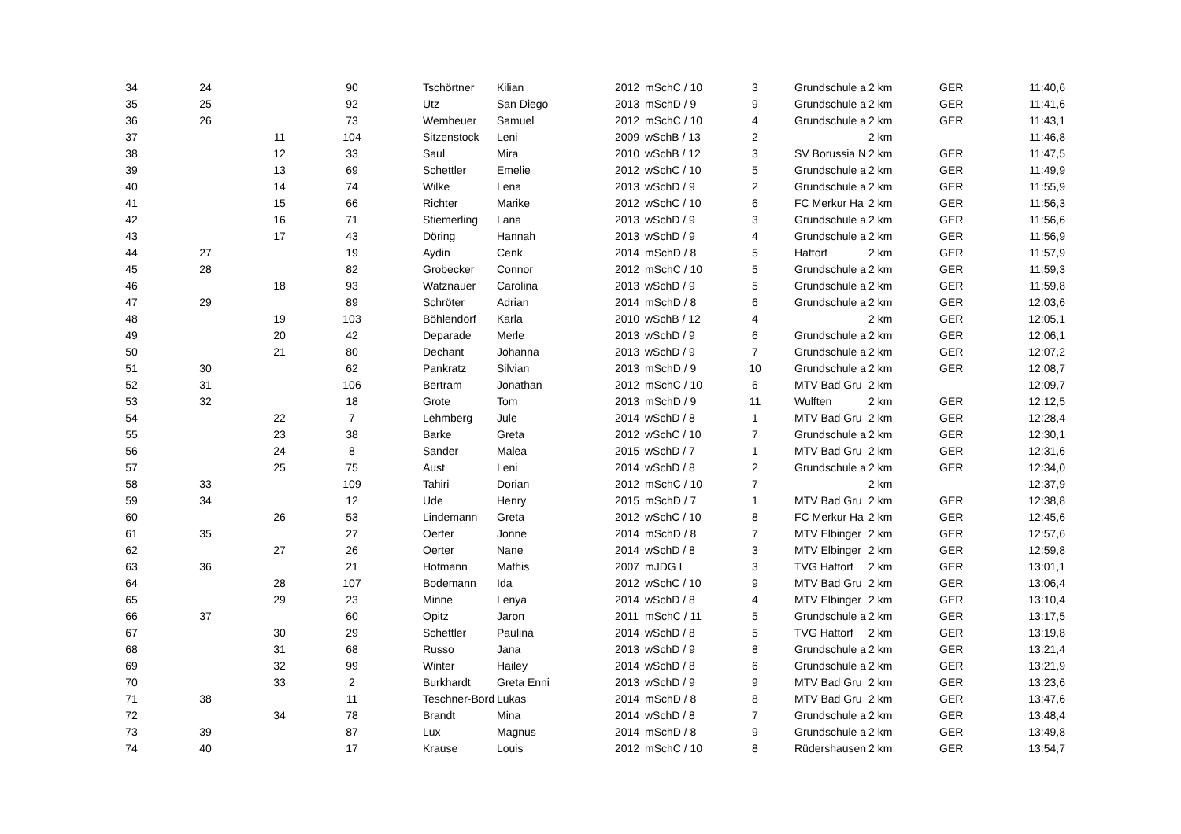| 34 | 24 | | 90 | Tschörtner | Kilian | 2012 | mSchC / 10 | 3 | Grundschule a | 2 km | GER | 11:40,6 |
| 35 | 25 | | 92 | Utz | San Diego | 2013 | mSchD / 9 | 9 | Grundschule a | 2 km | GER | 11:41,6 |
| 36 | 26 | | 73 | Wemheuer | Samuel | 2012 | mSchC / 10 | 4 | Grundschule a | 2 km | GER | 11:43,1 |
| 37 | | 11 | 104 | Sitzenstock | Leni | 2009 | wSchB / 13 | 2 | | 2 km | | 11:46,8 |
| 38 | | 12 | 33 | Saul | Mira | 2010 | wSchB / 12 | 3 | SV Borussia N | 2 km | GER | 11:47,5 |
| 39 | | 13 | 69 | Schettler | Emelie | 2012 | wSchC / 10 | 5 | Grundschule a | 2 km | GER | 11:49,9 |
| 40 | | 14 | 74 | Wilke | Lena | 2013 | wSchD / 9 | 2 | Grundschule a | 2 km | GER | 11:55,9 |
| 41 | | 15 | 66 | Richter | Marike | 2012 | wSchC / 10 | 6 | FC Merkur Ha | 2 km | GER | 11:56,3 |
| 42 | | 16 | 71 | Stiemerling | Lana | 2013 | wSchD / 9 | 3 | Grundschule a | 2 km | GER | 11:56,6 |
| 43 | | 17 | 43 | Döring | Hannah | 2013 | wSchD / 9 | 4 | Grundschule a | 2 km | GER | 11:56,9 |
| 44 | 27 | | 19 | Aydin | Cenk | 2014 | mSchD / 8 | 5 | Hattorf | 2 km | GER | 11:57,9 |
| 45 | 28 | | 82 | Grobecker | Connor | 2012 | mSchC / 10 | 5 | Grundschule a | 2 km | GER | 11:59,3 |
| 46 | | 18 | 93 | Watznauer | Carolina | 2013 | wSchD / 9 | 5 | Grundschule a | 2 km | GER | 11:59,8 |
| 47 | 29 | | 89 | Schröter | Adrian | 2014 | mSchD / 8 | 6 | Grundschule a | 2 km | GER | 12:03,6 |
| 48 | | 19 | 103 | Böhlendorf | Karla | 2010 | wSchB / 12 | 4 | | 2 km | GER | 12:05,1 |
| 49 | | 20 | 42 | Deparade | Merle | 2013 | wSchD / 9 | 6 | Grundschule a | 2 km | GER | 12:06,1 |
| 50 | | 21 | 80 | Dechant | Johanna | 2013 | wSchD / 9 | 7 | Grundschule a | 2 km | GER | 12:07,2 |
| 51 | 30 | | 62 | Pankratz | Silvian | 2013 | mSchD / 9 | 10 | Grundschule a | 2 km | GER | 12:08,7 |
| 52 | 31 | | 106 | Bertram | Jonathan | 2012 | mSchC / 10 | 6 | MTV Bad Gru | 2 km | | 12:09,7 |
| 53 | 32 | | 18 | Grote | Tom | 2013 | mSchD / 9 | 11 | Wulften | 2 km | GER | 12:12,5 |
| 54 | | 22 | 7 | Lehmberg | Jule | 2014 | wSchD / 8 | 1 | MTV Bad Gru | 2 km | GER | 12:28,4 |
| 55 | | 23 | 38 | Barke | Greta | 2012 | wSchC / 10 | 7 | Grundschule a | 2 km | GER | 12:30,1 |
| 56 | | 24 | 8 | Sander | Malea | 2015 | wSchD / 7 | 1 | MTV Bad Gru | 2 km | GER | 12:31,6 |
| 57 | | 25 | 75 | Aust | Leni | 2014 | wSchD / 8 | 2 | Grundschule a | 2 km | GER | 12:34,0 |
| 58 | 33 | | 109 | Tahiri | Dorian | 2012 | mSchC / 10 | 7 | | 2 km | | 12:37,9 |
| 59 | 34 | | 12 | Ude | Henry | 2015 | mSchD / 7 | 1 | MTV Bad Gru | 2 km | GER | 12:38,8 |
| 60 | | 26 | 53 | Lindemann | Greta | 2012 | wSchC / 10 | 8 | FC Merkur Ha | 2 km | GER | 12:45,6 |
| 61 | 35 | | 27 | Oerter | Jonne | 2014 | mSchD / 8 | 7 | MTV Elbinger | 2 km | GER | 12:57,6 |
| 62 | | 27 | 26 | Oerter | Nane | 2014 | wSchD / 8 | 3 | MTV Elbinger | 2 km | GER | 12:59,8 |
| 63 | 36 | | 21 | Hofmann | Mathis | 2007 | mJDG I | 3 | TVG Hattorf | 2 km | GER | 13:01,1 |
| 64 | | 28 | 107 | Bodemann | Ida | 2012 | wSchC / 10 | 9 | MTV Bad Gru | 2 km | GER | 13:06,4 |
| 65 | | 29 | 23 | Minne | Lenya | 2014 | wSchD / 8 | 4 | MTV Elbinger | 2 km | GER | 13:10,4 |
| 66 | 37 | | 60 | Opitz | Jaron | 2011 | mSchC / 11 | 5 | Grundschule a | 2 km | GER | 13:17,5 |
| 67 | | 30 | 29 | Schettler | Paulina | 2014 | wSchD / 8 | 5 | TVG Hattorf | 2 km | GER | 13:19,8 |
| 68 | | 31 | 68 | Russo | Jana | 2013 | wSchD / 9 | 8 | Grundschule a | 2 km | GER | 13:21,4 |
| 69 | | 32 | 99 | Winter | Hailey | 2014 | wSchD / 8 | 6 | Grundschule a | 2 km | GER | 13:21,9 |
| 70 | | 33 | 2 | Burkhardt | Greta Enni | 2013 | wSchD / 9 | 9 | MTV Bad Gru | 2 km | GER | 13:23,6 |
| 71 | 38 | | 11 | Teschner-Bord | Lukas | 2014 | mSchD / 8 | 8 | MTV Bad Gru | 2 km | GER | 13:47,6 |
| 72 | | 34 | 78 | Brandt | Mina | 2014 | wSchD / 8 | 7 | Grundschule a | 2 km | GER | 13:48,4 |
| 73 | 39 | | 87 | Lux | Magnus | 2014 | mSchD / 8 | 9 | Grundschule a | 2 km | GER | 13:49,8 |
| 74 | 40 | | 17 | Krause | Louis | 2012 | mSchC / 10 | 8 | Rüdershausen | 2 km | GER | 13:54,7 |